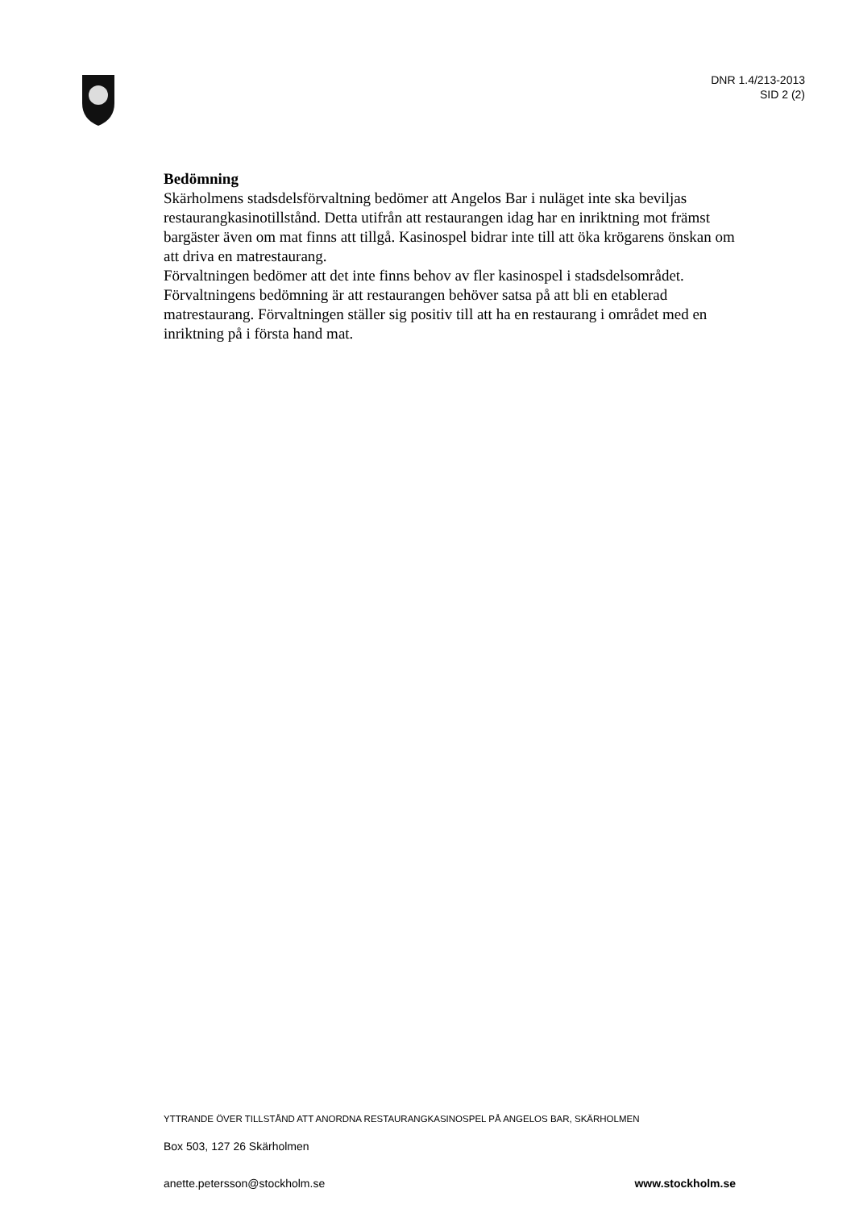DNR 1.4/213-2013
SID 2 (2)
Bedömning
Skärholmens stadsdelsförvaltning bedömer att Angelos Bar i nuläget inte ska beviljas restaurangkasinotillstånd. Detta utifrån att restaurangen idag har en inriktning mot främst bargäster även om mat finns att tillgå. Kasinospel bidrar inte till att öka krögarens önskan om att driva en matrestaurang.
Förvaltningen bedömer att det inte finns behov av fler kasinospel i stadsdelsområdet. Förvaltningens bedömning är att restaurangen behöver satsa på att bli en etablerad matrestaurang. Förvaltningen ställer sig positiv till att ha en restaurang i området med en inriktning på i första hand mat.
YTTRANDE ÖVER TILLSTÅND ATT ANORDNA RESTAURANGKASINOSPEL PÅ ANGELOS BAR, SKÄRHOLMEN
Box 503, 127 26 Skärholmen
anette.petersson@stockholm.se www.stockholm.se